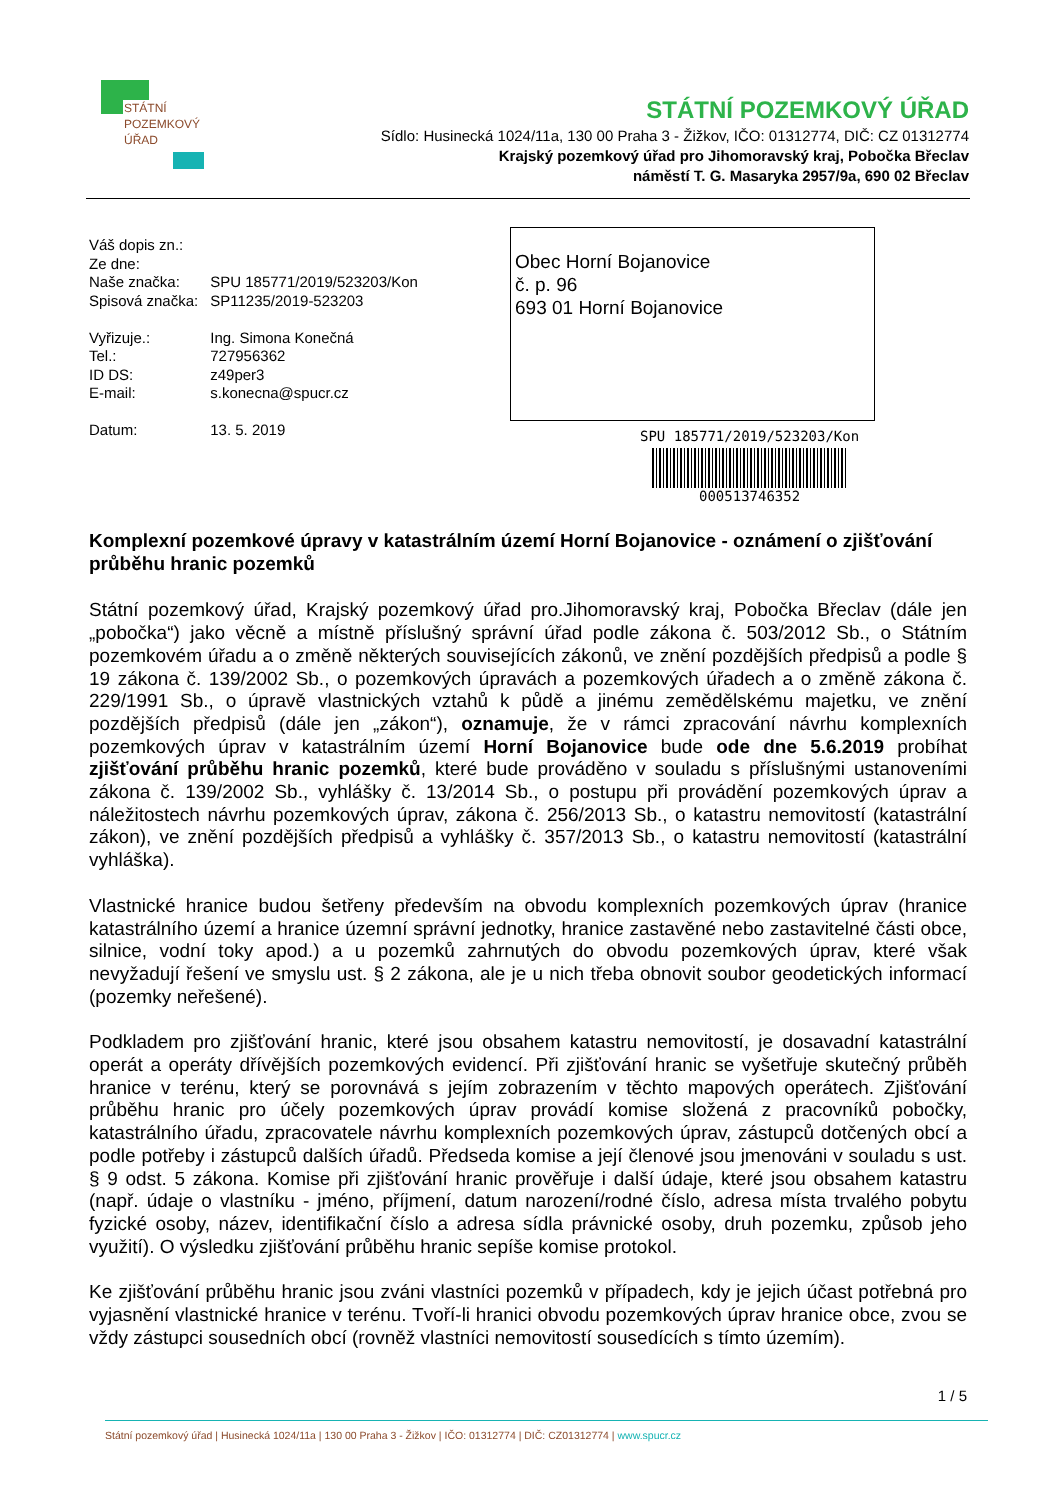STÁTNÍ
POZEMKOVÝ
ÚŘAD
STÁTNÍ POZEMKOVÝ ÚŘAD
Sídlo: Husinecká 1024/11a, 130 00 Praha 3 - Žižkov, IČO: 01312774, DIČ: CZ 01312774
Krajský pozemkový úřad pro Jihomoravský kraj, Pobočka Břeclav
náměstí T. G. Masaryka 2957/9a, 690 02 Břeclav
| Váš dopis zn.: | |
| Ze dne: | |
| Naše značka: | SPU 185771/2019/523203/Kon |
| Spisová značka: | SP11235/2019-523203 |
| Vyřizuje.: | Ing. Simona Konečná |
| Tel.: | 727956362 |
| ID DS: | z49per3 |
| E-mail: | s.konecna@spucr.cz |
| Datum: | 13. 5. 2019 |
Obec Horní Bojanovice
č. p. 96
693 01 Horní Bojanovice
SPU 185771/2019/523203/Kon
000513746352
Komplexní pozemkové úpravy v katastrálním území Horní Bojanovice - oznámení o zjišťování průběhu hranic pozemků
Státní pozemkový úřad, Krajský pozemkový úřad pro.Jihomoravský kraj, Pobočka Břeclav (dále jen „pobočka“) jako věcně a místně příslušný správní úřad podle zákona č. 503/2012 Sb., o Státním pozemkovém úřadu a o změně některých souvisejících zákonů, ve znění pozdějších předpisů a podle § 19 zákona č. 139/2002 Sb., o pozemkových úpravách a pozemkových úřadech a o změně zákona č. 229/1991 Sb., o úpravě vlastnických vztahů k půdě a jinému zemědělskému majetku, ve znění pozdějších předpisů (dále jen „zákon“), oznamuje, že v rámci zpracování návrhu komplexních pozemkových úprav v katastrálním území Horní Bojanovice bude ode dne 5.6.2019 probíhat zjišťování průběhu hranic pozemků, které bude prováděno v souladu s příslušnými ustanoveními zákona č. 139/2002 Sb., vyhlášky č. 13/2014 Sb., o postupu při provádění pozemkových úprav a náležitostech návrhu pozemkových úprav, zákona č. 256/2013 Sb., o katastru nemovitostí (katastrální zákon), ve znění pozdějších předpisů a vyhlášky č. 357/2013 Sb., o katastru nemovitostí (katastrální vyhláška).
Vlastnické hranice budou šetřeny především na obvodu komplexních pozemkových úprav (hranice katastrálního území a hranice územní správní jednotky, hranice zastavěné nebo zastavitelné části obce, silnice, vodní toky apod.) a u pozemků zahrnutých do obvodu pozemkových úprav, které však nevyžadují řešení ve smyslu ust. § 2 zákona, ale je u nich třeba obnovit soubor geodetických informací (pozemky neřešené).
Podkladem pro zjišťování hranic, které jsou obsahem katastru nemovitostí, je dosavadní katastrální operát a operáty dřívějších pozemkových evidencí. Při zjišťování hranic se vyšetřuje skutečný průběh hranice v terénu, který se porovnává s jejím zobrazením v těchto mapových operátech. Zjišťování průběhu hranic pro účely pozemkových úprav provádí komise složená z pracovníků pobočky, katastrálního úřadu, zpracovatele návrhu komplexních pozemkových úprav, zástupců dotčených obcí a podle potřeby i zástupců dalších úřadů. Předseda komise a její členové jsou jmenováni v souladu s ust. § 9 odst. 5 zákona. Komise při zjišťování hranic prověřuje i další údaje, které jsou obsahem katastru (např. údaje o vlastníku - jméno, příjmení, datum narození/rodné číslo, adresa místa trvalého pobytu fyzické osoby, název, identifikační číslo a adresa sídla právnické osoby, druh pozemku, způsob jeho využití). O výsledku zjišťování průběhu hranic sepíše komise protokol.
Ke zjišťování průběhu hranic jsou zváni vlastníci pozemků v případech, kdy je jejich účast potřebná pro vyjasnění vlastnické hranice v terénu. Tvoří-li hranici obvodu pozemkových úprav hranice obce, zvou se vždy zástupci sousedních obcí (rovněž vlastníci nemovitostí sousedících s tímto územím).
1 / 5
Státní pozemkový úřad | Husinecká 1024/11a | 130 00 Praha 3 - Žižkov | IČO: 01312774 | DIČ: CZ01312774 | www.spucr.cz